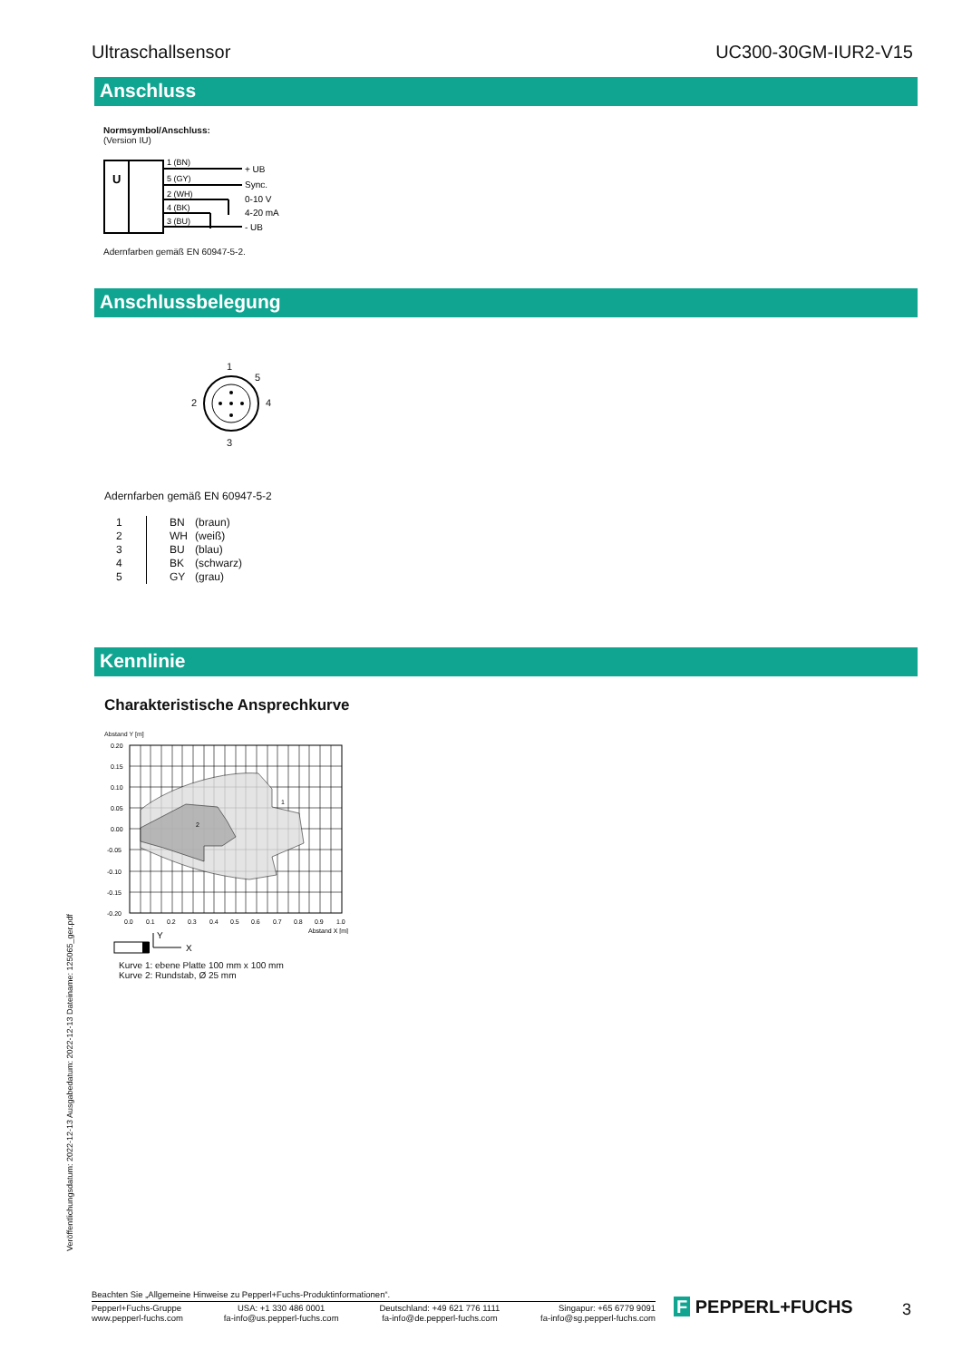Ultraschallsensor UC300-30GM-IUR2-V15
Anschluss
Normsymbol/Anschluss:
(Version IU)
U
1 (BN)
5 (GY)
2 (WH)
4 (BK)
3 (BU)
+ UB
Sync.
0-10 V
4-20 mA
- UB
Adernfarben gemäß EN 60947-5-2.
Anschlussbelegung
1
5
2 4
3
Adernfarben gemäß EN 60947-5-2
| 1 | BN | (braun) |
| 2 | WH | (weiß) |
| 3 | BU | (blau) |
| 4 | BK | (schwarz) |
| 5 | GY | (grau) |
Kennlinie
Charakteristische Ansprechkurve
Abstand Y [m]
1
2
0.20
0.15
0.10
0.05
0.00
-0.05
-0.10
-0.15
-0.20
0.0
0.1
0.2
0.3
0.4
0.5
0.6
0.7
0.8
0.9
1.0
Abstand X [m]
Y
X
Kurve 1: ebene Platte 100 mm x 100 mm
Kurve 2: Rundstab, Ø 25 mm
Veröffentlichungsdatum: 2022-12-13 Ausgabedatum: 2022-12-13 Dateiname: 125065_ger.pdf
Beachten Sie „Allgemeine Hinweise zu Pepperl+Fuchs-Produktinformationen“.
Pepperl+Fuchs-Gruppe
www.pepperl-fuchs.com USA: +1 330 486 0001
fa-info@us.pepperl-fuchs.com Deutschland: +49 621 776 1111
fa-info@de.pepperl-fuchs.com Singapur: +65 6779 9091
fa-info@sg.pepperl-fuchs.com
F PEPPERL+FUCHS 3